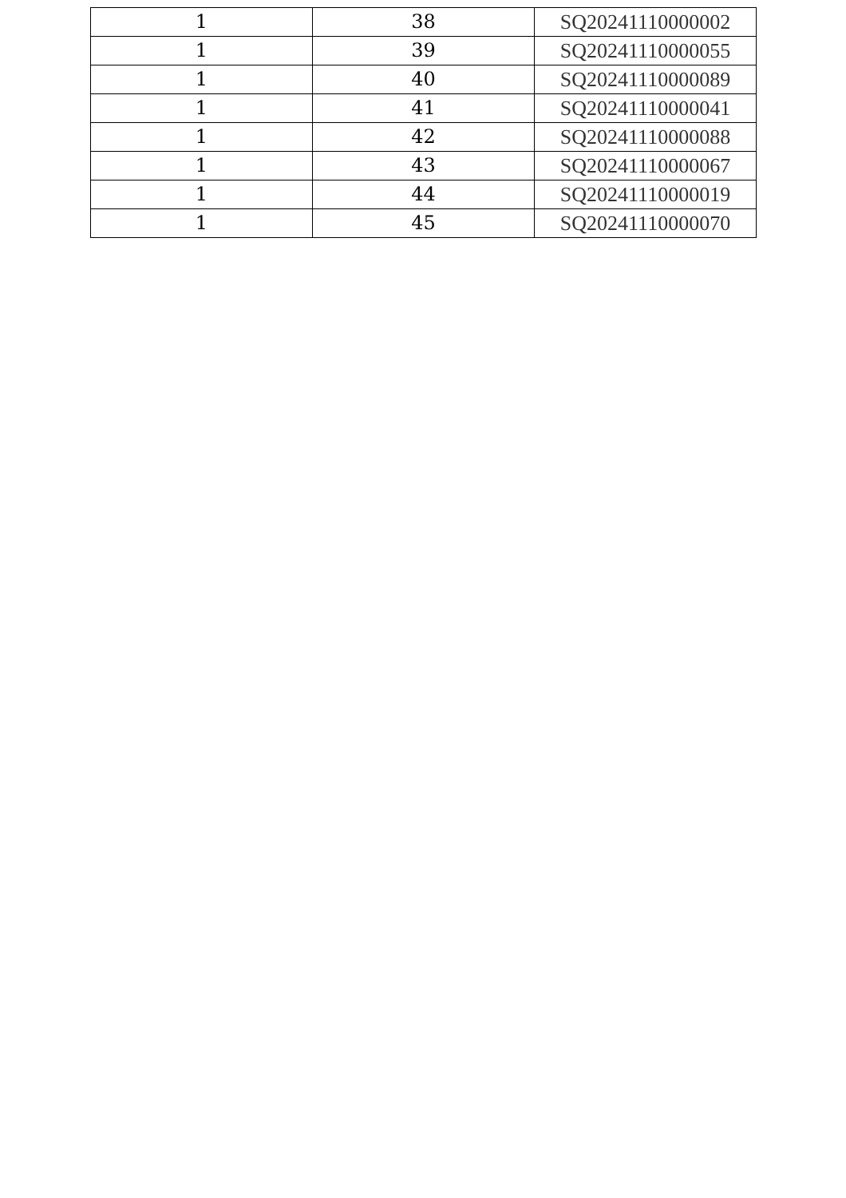| 1 | 38 | SQ20241110000002 |
| 1 | 39 | SQ20241110000055 |
| 1 | 40 | SQ20241110000089 |
| 1 | 41 | SQ20241110000041 |
| 1 | 42 | SQ20241110000088 |
| 1 | 43 | SQ20241110000067 |
| 1 | 44 | SQ20241110000019 |
| 1 | 45 | SQ20241110000070 |